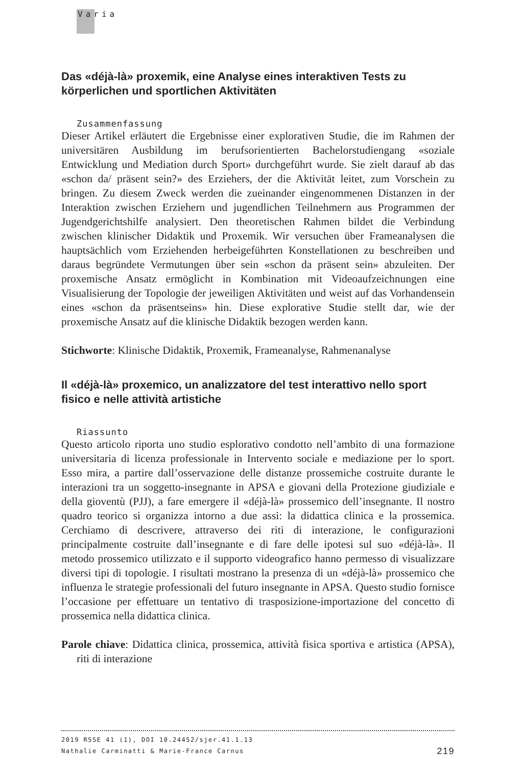Varia
Das «déjà-là» proxemik, eine Analyse eines interaktiven Tests zu körperlichen und sportlichen Aktivitäten
Zusammenfassung
Dieser Artikel erläutert die Ergebnisse einer explorativen Studie, die im Rahmen der universitären Ausbildung im berufsorientierten Bachelorstudiengang «soziale Entwicklung und Mediation durch Sport» durchgeführt wurde. Sie zielt darauf ab das «schon da/ präsent sein?» des Erziehers, der die Aktivität leitet, zum Vorschein zu bringen. Zu diesem Zweck werden die zueinander eingenommenen Distanzen in der Interaktion zwischen Erziehern und jugendlichen Teilnehmern aus Programmen der Jugendgerichtshilfe analysiert. Den theoretischen Rahmen bildet die Verbindung zwischen klinischer Didaktik und Proxemik. Wir versuchen über Frameanalysen die hauptsächlich vom Erziehenden herbeigeführten Konstellationen zu beschreiben und daraus begründete Vermutungen über sein «schon da präsent sein» abzuleiten. Der proxemische Ansatz ermöglicht in Kombination mit Videoaufzeichnungen eine Visualisierung der Topologie der jeweiligen Aktivitäten und weist auf das Vorhandensein eines «schon da präsentseins» hin. Diese explorative Studie stellt dar, wie der proxemische Ansatz auf die klinische Didaktik bezogen werden kann.
Stichworte: Klinische Didaktik, Proxemik, Frameanalyse, Rahmenanalyse
Il «déjà-là» proxemico, un analizzatore del test interattivo nello sport fisico e nelle attività artistiche
Riassunto
Questo articolo riporta uno studio esplorativo condotto nell’ambito di una formazione universitaria di licenza professionale in Intervento sociale e mediazione per lo sport. Esso mira, a partire dall’osservazione delle distanze prossemiche costruite durante le interazioni tra un soggetto-insegnante in APSA e giovani della Protezione giudiziale e della gioventù (PJJ), a fare emergere il «déjà-là» prossemico dell’insegnante. Il nostro quadro teorico si organizza intorno a due assi: la didattica clinica e la prossemica. Cerchiamo di descrivere, attraverso dei riti di interazione, le configurazioni principalmente costruite dall’insegnante e di fare delle ipotesi sul suo «déjà-là». Il metodo prossemico utilizzato e il supporto videografico hanno permesso di visualizzare diversi tipi di topologie. I risultati mostrano la presenza di un «déjà-là» prossemico che influenza le strategie professionali del futuro insegnante in APSA. Questo studio fornisce l’occasione per effettuare un tentativo di trasposizione-importazione del concetto di prossemica nella didattica clinica.
Parole chiave: Didattica clinica, prossemica, attività fisica sportiva e artistica (APSA), riti di interazione
2019 RSSE 41 (1), DOI 10.24452/sjer.41.1.13
Nathalie Carminatti & Marie-France Carnus 219